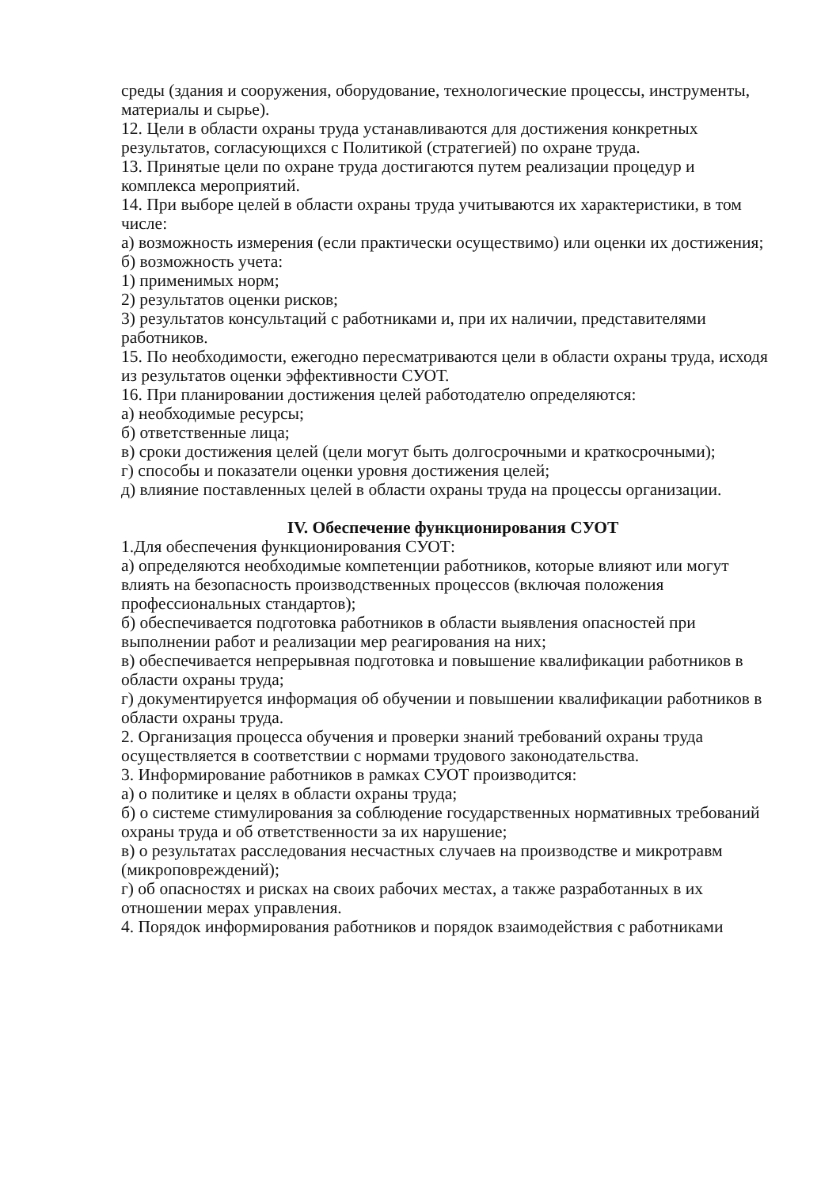среды (здания и сооружения, оборудование, технологические процессы, инструменты, материалы и сырье).
12. Цели в области охраны труда устанавливаются для достижения конкретных результатов, согласующихся с Политикой (стратегией) по охране труда.
13. Принятые цели по охране труда достигаются путем реализации процедур и комплекса мероприятий.
14. При выборе целей в области охраны труда учитываются их характеристики, в том числе:
а) возможность измерения (если практически осуществимо) или оценки их достижения;
б) возможность учета:
1) применимых норм;
2) результатов оценки рисков;
3) результатов консультаций с работниками и, при их наличии, представителями работников.
15. По необходимости, ежегодно пересматриваются цели в области охраны труда, исходя из результатов оценки эффективности СУОТ.
16. При планировании достижения целей работодателю определяются:
а) необходимые ресурсы;
б) ответственные лица;
в) сроки достижения целей (цели могут быть долгосрочными и краткосрочными);
г) способы и показатели оценки уровня достижения целей;
д) влияние поставленных целей в области охраны труда на процессы организации.
IV. Обеспечение функционирования СУОТ
1.Для обеспечения функционирования СУОТ:
а) определяются необходимые компетенции работников, которые влияют или могут влиять на безопасность производственных процессов (включая положения профессиональных стандартов);
б) обеспечивается подготовка работников в области выявления опасностей при выполнении работ и реализации мер реагирования на них;
в) обеспечивается непрерывная подготовка и повышение квалификации работников в области охраны труда;
г) документируется информация об обучении и повышении квалификации работников в области охраны труда.
2. Организация процесса обучения и проверки знаний требований охраны труда осуществляется в соответствии с нормами трудового законодательства.
3. Информирование работников в рамках СУОТ производится:
а) о политике и целях в области охраны труда;
б) о системе стимулирования за соблюдение государственных нормативных требований охраны труда и об ответственности за их нарушение;
в) о результатах расследования несчастных случаев на производстве и микротравм (микроповреждений);
г) об опасностях и рисках на своих рабочих местах, а также разработанных в их отношении мерах управления.
4. Порядок информирования работников и порядок взаимодействия с работниками